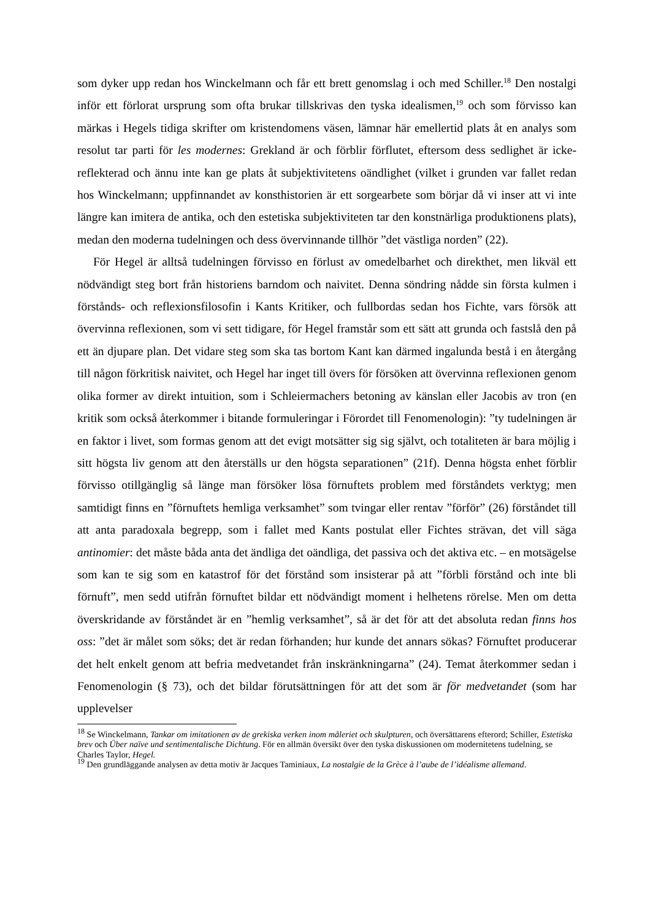som dyker upp redan hos Winckelmann och får ett brett genomslag i och med Schiller.<sup>18</sup> Den nostalgi inför ett förlorat ursprung som ofta brukar tillskrivas den tyska idealismen,<sup>19</sup> och som förvisso kan märkas i Hegels tidiga skrifter om kristendomens väsen, lämnar här emellertid plats åt en analys som resolut tar parti för les modernes: Grekland är och förblir förflutet, eftersom dess sedlighet är icke-reflekterad och ännu inte kan ge plats åt subjektivitetens oändlighet (vilket i grunden var fallet redan hos Winckelmann; uppfinnandet av konsthistorien är ett sorgearbete som börjar då vi inser att vi inte längre kan imitera de antika, och den estetiska subjektiviteten tar den konstnärliga produktionens plats), medan den moderna tudelningen och dess övervinnande tillhör ”det västliga norden” (22).
För Hegel är alltså tudelningen förvisso en förlust av omedelbarhet och direkthet, men likväl ett nödvändigt steg bort från historiens barndom och naivitet. Denna söndring nådde sin första kulmen i förstånds- och reflexionsfilosofin i Kants Kritiker, och fullbordas sedan hos Fichte, vars försök att övervinna reflexionen, som vi sett tidigare, för Hegel framstår som ett sätt att grunda och fastslå den på ett än djupare plan. Det vidare steg som ska tas bortom Kant kan därmed ingalunda bestå i en återgång till någon förkritisk naivitet, och Hegel har inget till övers för försöken att övervinna reflexionen genom olika former av direkt intuition, som i Schleiermachers betoning av känslan eller Jacobis av tron (en kritik som också återkommer i bitande formuleringar i Förordet till Fenomenologin): ”ty tudelningen är en faktor i livet, som formas genom att det evigt motsätter sig sig självt, och totaliteten är bara möjlig i sitt högsta liv genom att den återställs ur den högsta separationen” (21f). Denna högsta enhet förblir förvisso otillgänglig så länge man försöker lösa förnuftets problem med förståndets verktyg; men samtidigt finns en ”förnuftets hemliga verksamhet” som tvingar eller rentav ”förför” (26) förståndet till att anta paradoxala begrepp, som i fallet med Kants postulat eller Fichtes strävan, det vill säga antinomier: det måste båda anta det ändliga det oändliga, det passiva och det aktiva etc. – en motsägelse som kan te sig som en katastrof för det förstånd som insisterar på att ”förbli förstånd och inte bli förnuft”, men sedd utifrån förnuftet bildar ett nödvändigt moment i helhetens rörelse. Men om detta överskridande av förståndet är en ”hemlig verksamhet”, så är det för att det absoluta redan finns hos oss: ”det är målet som söks; det är redan förhanden; hur kunde det annars sökas? Förnuftet producerar det helt enkelt genom att befria medvetandet från inskränkningarna” (24). Temat återkommer sedan i Fenomenologin (§ 73), och det bildar förutsättningen för att det som är för medvetandet (som har upplevelser
<sup>18</sup> Se Winckelmann, Tankar om imitationen av de grekiska verken inom måleriet och skulpturen, och översättarens efterord; Schiller, Estetiska brev och Über naïve und sentimentalische Dichtung. För en allmän översikt över den tyska diskussionen om modernitetens tudelning, se Charles Taylor, Hegel.
<sup>19</sup> Den grundläggande analysen av detta motiv är Jacques Taminiaux, La nostalgie de la Grèce à l’aube de l’idéalisme allemand.